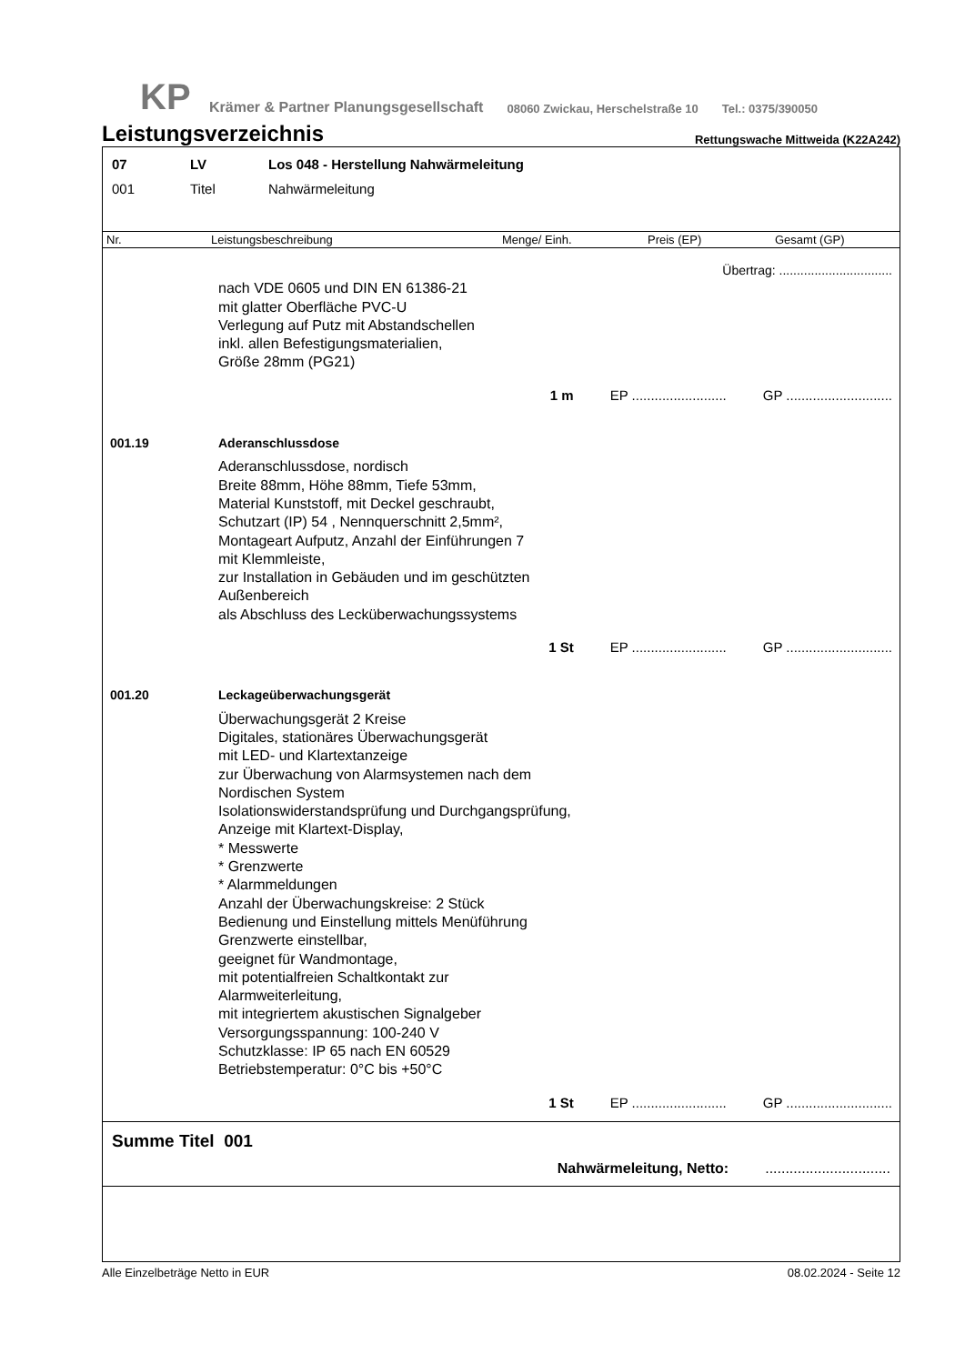KP
Krämer & Partner Planungsgesellschaft 08060 Zwickau, Herschelstraße 10 Tel.: 0375/390050
Leistungsverzeichnis
Rettungswache Mittweida (K22A242)
07 LV Los 048 - Herstellung Nahwärmeleitung
001 Titel Nahwärmeleitung
Nr. Leistungsbeschreibung Menge/ Einh. Preis (EP) Gesamt (GP)
Übertrag: ................................
nach VDE 0605 und DIN EN 61386-21
mit glatter Oberfläche PVC-U
Verlegung auf Putz mit Abstandschellen
inkl. allen Befestigungsmaterialien,
Größe 28mm (PG21)
1 m EP ......................... GP ............................
001.19 Aderanschlussdose
Aderanschlussdose, nordisch
Breite 88mm, Höhe 88mm, Tiefe 53mm,
Material Kunststoff, mit Deckel geschraubt,
Schutzart (IP) 54 , Nennquerschnitt 2,5mm²,
Montageart Aufputz, Anzahl der Einführungen 7
mit Klemmleiste,
zur Installation in Gebäuden und im geschützten
Außenbereich
als Abschluss des Lecküberwachungssystems
1 St EP ......................... GP ............................
001.20 Leckageüberwachungsgerät
Überwachungsgerät 2 Kreise
Digitales, stationäres Überwachungsgerät
mit LED- und Klartextanzeige
zur Überwachung von Alarmsystemen nach dem
Nordischen System
Isolationswiderstandsprüfung und Durchgangsprüfung,
Anzeige mit Klartext-Display,
* Messwerte
* Grenzwerte
* Alarmmeldungen
Anzahl der Überwachungskreise: 2 Stück
Bedienung und Einstellung mittels Menüführung
Grenzwerte einstellbar,
geeignet für Wandmontage,
mit potentialfreien Schaltkontakt zur
Alarmweiterleitung,
mit integriertem akustischen Signalgeber
Versorgungsspannung: 100-240 V
Schutzklasse: IP 65 nach EN 60529
Betriebstemperatur: 0°C bis +50°C
1 St EP ......................... GP ............................
Summe Titel 001
Nahwärmeleitung, Netto:...............................
Alle Einzelbeträge Netto in EUR 08.02.2024 - Seite 12